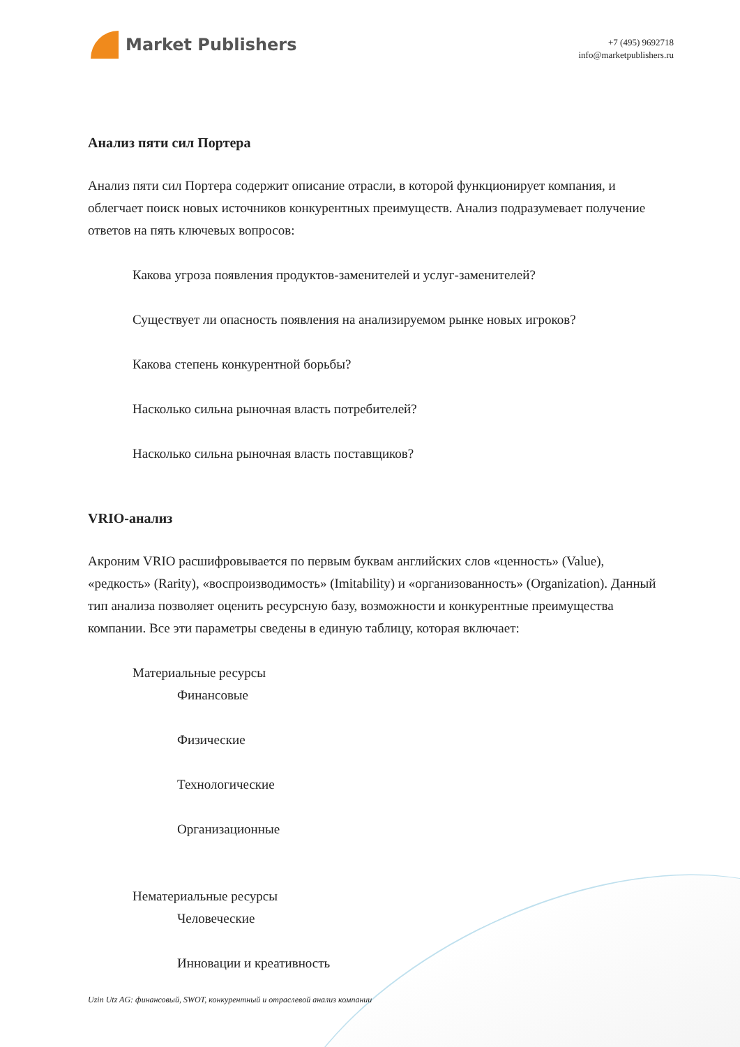Market Publishers
+7 (495) 9692718
info@marketpublishers.ru
Анализ пяти сил Портера
Анализ пяти сил Портера содержит описание отрасли, в которой функционирует компания, и облегчает поиск новых источников конкурентных преимуществ. Анализ подразумевает получение ответов на пять ключевых вопросов:
Какова угроза появления продуктов-заменителей и услуг-заменителей?
Существует ли опасность появления на анализируемом рынке новых игроков?
Какова степень конкурентной борьбы?
Насколько сильна рыночная власть потребителей?
Насколько сильна рыночная власть поставщиков?
VRIO-анализ
Акроним VRIO расшифровывается по первым буквам английских слов «ценность» (Value), «редкость» (Rarity), «воспроизводимость» (Imitability) и «организованность» (Organization). Данный тип анализа позволяет оценить ресурсную базу, возможности и конкурентные преимущества компании. Все эти параметры сведены в единую таблицу, которая включает:
Материальные ресурсы
Финансовые
Физические
Технологические
Организационные
Нематериальные ресурсы
Человеческие
Инновации и креативность
Uzin Utz AG: финансовый, SWOT, конкурентный и отраслевой анализ компании